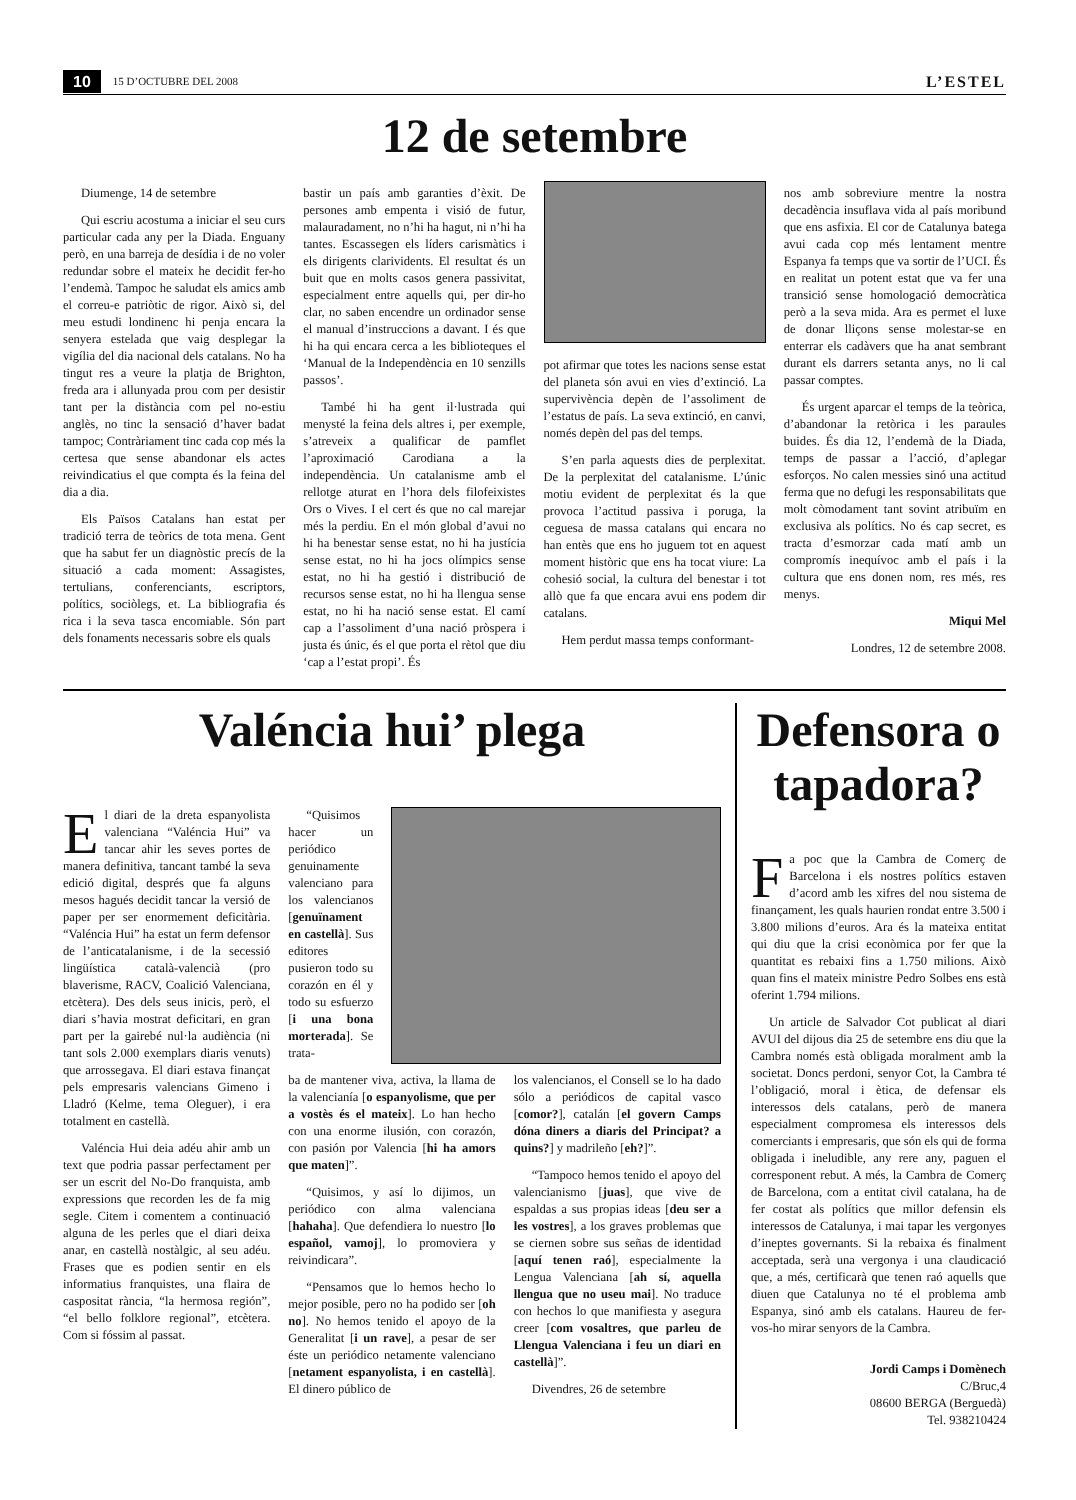10 15 D’OCTUBRE DEL 2008 L’ESTEL
12 de setembre
Diumenge, 14 de setembre
Qui escriu acostuma a iniciar el seu curs particular cada any per la Diada. Enguany però, en una barreja de desídia i de no voler redundar sobre el mateix he decidit fer-ho l’endemà. Tampoc he saludat els amics amb el correu-e patriòtic de rigor. Això si, del meu estudi londinenc hi penja encara la senyera estelada que vaig desplegar la vigília del dia nacional dels catalans. No ha tingut res a veure la platja de Brighton, freda ara i allunyada prou com per desistir tant per la distància com pel no-estiu anglès, no tinc la sensació d’haver badat tampoc; Contràriament tinc cada cop més la certesa que sense abandonar els actes reivindicatius el que compta és la feina del dia a dia.
Els Països Catalans han estat per tradició terra de teòrics de tota mena. Gent que ha sabut fer un diagnòstic precís de la situació a cada moment: Assagistes, tertulians, conferenciants, escriptors, polítics, sociòlegs, et. La bibliografia és rica i la seva tasca encomiable. Són part dels fonaments necessaris sobre els quals
bastir un país amb garanties d’èxit. De persones amb empenta i visió de futur, malauradament, no n’hi ha hagut, ni n’hi ha tantes. Escassegen els líders carismàtics i els dirigents clarividents. El resultat és un buit que en molts casos genera passivitat, especialment entre aquells qui, per dir-ho clar, no saben encendre un ordinador sense el manual d’instruccions a davant. I és que hi ha qui encara cerca a les biblioteques el ‘Manual de la Independència en 10 senzills passos’.
També hi ha gent il·lustrada qui menysté la feina dels altres i, per exemple, s’atreveix a qualificar de pamflet l’aproximació Carodiana a la independència. Un catalanisme amb el rellotge aturat en l’hora dels filofeixistes Ors o Vives. I el cert és que no cal marejar més la perdiu. En el món global d’avui no hi ha benestar sense estat, no hi ha justícia sense estat, no hi ha jocs olímpics sense estat, no hi ha gestió i distribució de recursos sense estat, no hi ha llengua sense estat, no hi ha nació sense estat. El camí cap a l’assoliment d’una nació pròspera i justa és únic, és el que porta el rètol que diu ‘cap a l’estat propi’. És
pot afirmar que totes les nacions sense estat del planeta són avui en vies d’extinció. La supervivència depèn de l’assoliment de l’estatus de país. La seva extinció, en canvi, només depèn del pas del temps.
S’en parla aquests dies de perplexitat. De la perplexitat del catalanisme. L’únic motiu evident de perplexitat és la que provoca l’actitud passiva i poruga, la ceguesa de massa catalans qui encara no han entès que ens ho juguem tot en aquest moment històric que ens ha tocat viure: La cohesió social, la cultura del benestar i tot allò que fa que encara avui ens podem dir catalans.
Hem perdut massa temps conformant-
nos amb sobreviure mentre la nostra decadència insuflava vida al país moribund que ens asfixia. El cor de Catalunya batega avui cada cop més lentament mentre Espanya fa temps que va sortir de l’UCI. És en realitat un potent estat que va fer una transició sense homologació democràtica però a la seva mida. Ara es permet el luxe de donar lliçons sense molestar-se en enterrar els cadàvers que ha anat sembrant durant els darrers setanta anys, no li cal passar comptes.
És urgent aparcar el temps de la teòrica, d’abandonar la retòrica i les paraules buides. És dia 12, l’endemà de la Diada, temps de passar a l’acció, d’aplegar esforços. No calen messies sinó una actitud ferma que no defugi les responsabilitats que molt còmodament tant sovint atribuïm en exclusiva als polítics. No és cap secret, es tracta d’esmorzar cada matí amb un compromís inequívoc amb el país i la cultura que ens donen nom, res més, res menys.
Miqui Mel
Londres, 12 de setembre 2008.
Valéncia hui’ plega
El diari de la dreta espanyolista valenciana “Valéncia Hui” va tancar ahir les seves portes de manera definitiva, tancant també la seva edició digital, després que fa alguns mesos hagués decidit tancar la versió de paper per ser enormement deficitària. “Valéncia Hui” ha estat un ferm defensor de l’anticatalanisme, i de la secessió lingüística català-valencià (pro blaverisme, RACV, Coalició Valenciana, etcètera). Des dels seus inicis, però, el diari s’havia mostrat deficitari, en gran part per la gairebé nul·la audiència (ni tant sols 2.000 exemplars diaris venuts) que arrossegava. El diari estava finançat pels empresaris valencians Gimeno i Lladró (Kelme, tema Oleguer), i era totalment en castellà.
Valéncia Hui deia adéu ahir amb un text que podria passar perfectament per ser un escrit del No-Do franquista, amb expressions que recorden les de fa mig segle. Citem i comentem a continuació alguna de les perles que el diari deixa anar, en castellà nostàlgic, al seu adéu. Frases que es podien sentir en els informatius franquistes, una flaira de caspositat rància, “la hermosa región”, “el bello folklore regional”, etcètera. Com si fóssim al passat.
“Quisimos hacer un periódico genuinamente valenciano para los valencianos [genuïnament en castellà]. Sus editores pusieron todo su corazón en él y todo su esfuerzo [i una bona morterada]. Se trata-
ba de mantener viva, activa, la llama de la valencianía [o espanyolisme, que per a vostès és el mateix]. Lo han hecho con una enorme ilusión, con corazón, con pasión por Valencia [hi ha amors que maten]”.
“Quisimos, y así lo dijimos, un periódico con alma valenciana [hahaha]. Que defendiera lo nuestro [lo español, vamoj], lo promoviera y reivindicara”.
“Pensamos que lo hemos hecho lo mejor posible, pero no ha podido ser [oh no]. No hemos tenido el apoyo de la Generalitat [i un rave], a pesar de ser éste un periódico netamente valenciano [netament espanyolista, i en castellà]. El dinero público de
los valencianos, el Consell se lo ha dado sólo a periódicos de capital vasco [comor?], catalán [el govern Camps dóna diners a diaris del Principat? a quins?] y madrileño [eh?]”.
“Tampoco hemos tenido el apoyo del valencianismo [juas], que vive de espaldas a sus propias ideas [deu ser a les vostres], a los graves problemas que se ciernen sobre sus señas de identidad [aquí tenen raó], especialmente la Lengua Valenciana [ah sí, aquella llengua que no useu mai]. No traduce con hechos lo que manifiesta y asegura creer [com vosaltres, que parleu de Llengua Valenciana i feu un diari en castellà]”.
Divendres, 26 de setembre
Defensora o tapadora?
Fa poc que la Cambra de Comerç de Barcelona i els nostres polítics estaven d’acord amb les xifres del nou sistema de finançament, les quals haurien rondat entre 3.500 i 3.800 milions d’euros. Ara és la mateixa entitat qui diu que la crisi econòmica por fer que la quantitat es rebaixi fins a 1.750 milions. Això quan fins el mateix ministre Pedro Solbes ens està oferint 1.794 milions.
Un article de Salvador Cot publicat al diari AVUI del dijous dia 25 de setembre ens diu que la Cambra només està obligada moralment amb la societat. Doncs perdoni, senyor Cot, la Cambra té l’obligació, moral i ètica, de defensar els interessos dels catalans, però de manera especialment compromesa els interessos dels comerciants i empresaris, que són els qui de forma obligada i ineludible, any rere any, paguen el corresponent rebut. A més, la Cambra de Comerç de Barcelona, com a entitat civil catalana, ha de fer costat als polítics que millor defensin els interessos de Catalunya, i mai tapar les vergonyes d’ineptes governants. Si la rebaixa és finalment acceptada, serà una vergonya i una claudicació que, a més, certificarà que tenen raó aquells que diuen que Catalunya no té el problema amb Espanya, sinó amb els catalans. Haureu de fer-vos-ho mirar senyors de la Cambra.
Jordi Camps i Domènech
C/Bruc,4
08600 BERGA (Berguedà)
Tel. 938210424